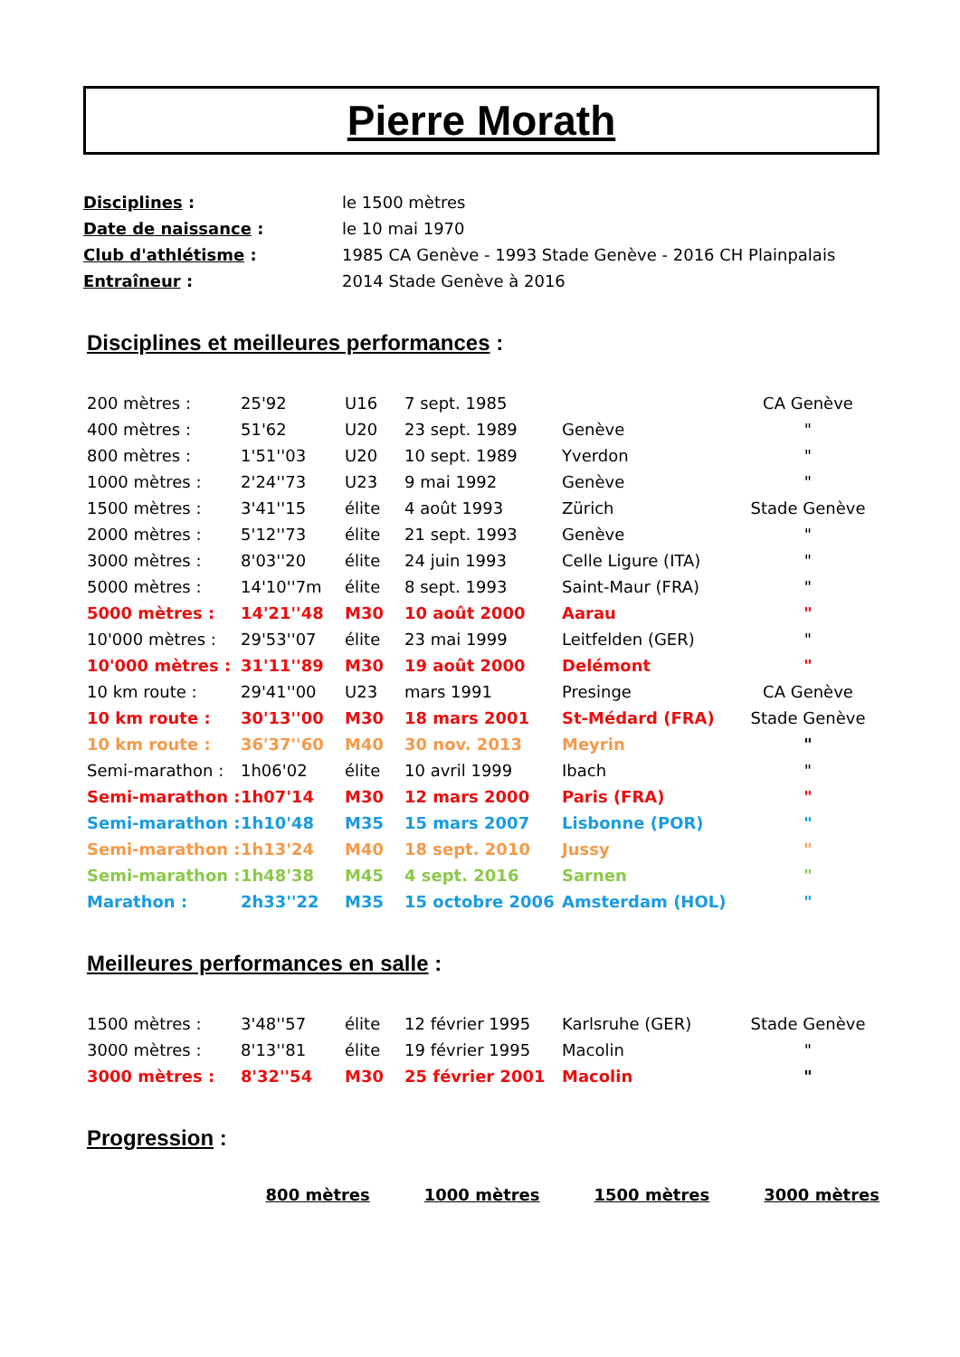Pierre Morath
| Disciplines : | le 1500 mètres |
| Date de naissance : | le 10 mai 1970 |
| Club d'athlétisme : | 1985 CA Genève - 1993 Stade Genève - 2016 CH Plainpalais |
| Entraîneur : | 2014 Stade Genève à 2016 |
Disciplines et meilleures performances :
| 200 mètres : | 25'92 | U16 | 7 sept. 1985 | | CA Genève |
| 400 mètres : | 51'62 | U20 | 23 sept. 1989 | Genève | " |
| 800 mètres : | 1'51''03 | U20 | 10 sept. 1989 | Yverdon | " |
| 1000 mètres : | 2'24''73 | U23 | 9 mai 1992 | Genève | " |
| 1500 mètres : | 3'41''15 | élite | 4 août 1993 | Zürich | Stade Genève |
| 2000 mètres : | 5'12''73 | élite | 21 sept. 1993 | Genève | " |
| 3000 mètres : | 8'03''20 | élite | 24 juin 1993 | Celle Ligure (ITA) | " |
| 5000 mètres : | 14'10''7m | élite | 8 sept. 1993 | Saint-Maur (FRA) | " |
| 5000 mètres : | 14'21''48 | M30 | 10 août 2000 | Aarau | " |
| 10'000 mètres : | 29'53''07 | élite | 23 mai 1999 | Leitfelden (GER) | " |
| 10'000 mètres : | 31'11''89 | M30 | 19 août 2000 | Delémont | " |
| 10 km route : | 29'41''00 | U23 | mars 1991 | Presinge | CA Genève |
| 10 km route : | 30'13''00 | M30 | 18 mars 2001 | St-Médard (FRA) | Stade Genève |
| 10 km route : | 36'37''60 | M40 | 30 nov. 2013 | Meyrin | " |
| Semi-marathon : | 1h06'02 | élite | 10 avril 1999 | Ibach | " |
| Semi-marathon : | 1h07'14 | M30 | 12 mars 2000 | Paris (FRA) | " |
| Semi-marathon : | 1h10'48 | M35 | 15 mars 2007 | Lisbonne (POR) | " |
| Semi-marathon : | 1h13'24 | M40 | 18 sept. 2010 | Jussy | " |
| Semi-marathon : | 1h48'38 | M45 | 4 sept. 2016 | Sarnen | " |
| Marathon : | 2h33''22 | M35 | 15 octobre 2006 | Amsterdam (HOL) | " |
Meilleures performances en salle :
| 1500 mètres : | 3'48''57 | élite | 12 février 1995 | Karlsruhe (GER) | Stade Genève |
| 3000 mètres : | 8'13''81 | élite | 19 février 1995 | Macolin | " |
| 3000 mètres : | 8'32''54 | M30 | 25 février 2001 | Macolin | " |
Progression :
800 mètres 1000 mètres 1500 mètres 3000 mètres